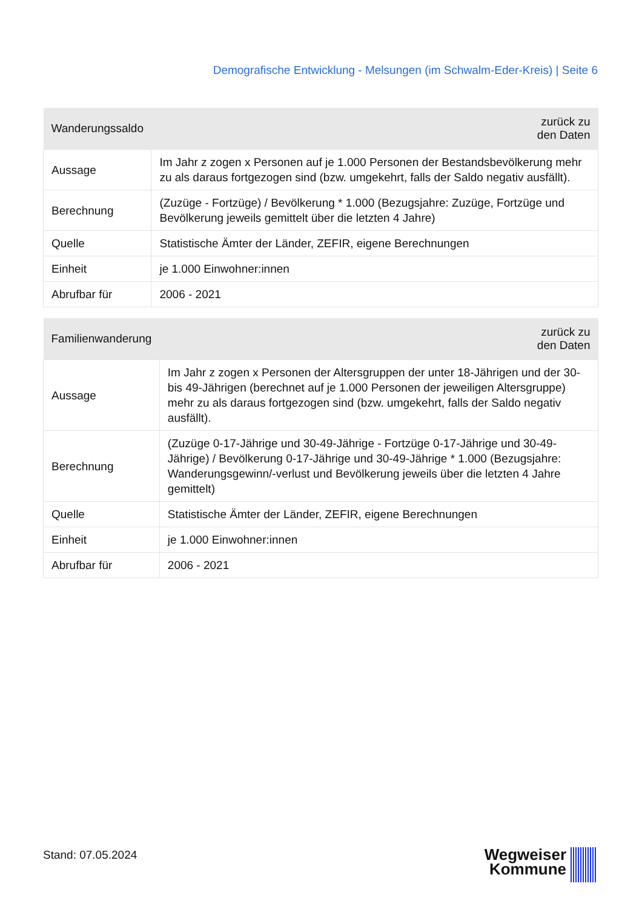Demografische Entwicklung - Melsungen (im Schwalm-Eder-Kreis) | Seite 6
| Wanderungssaldo | zurück zu den Daten |
| --- | --- |
| Aussage | Im Jahr z zogen x Personen auf je 1.000 Personen der Bestandsbevölkerung mehr zu als daraus fortgezogen sind (bzw. umgekehrt, falls der Saldo negativ ausfällt). |
| Berechnung | (Zuzüge - Fortzüge) / Bevölkerung * 1.000 (Bezugsjahre: Zuzüge, Fortzüge und Bevölkerung jeweils gemittelt über die letzten 4 Jahre) |
| Quelle | Statistische Ämter der Länder, ZEFIR, eigene Berechnungen |
| Einheit | je 1.000 Einwohner:innen |
| Abrufbar für | 2006 - 2021 |
| Familienwanderung | zurück zu den Daten |
| --- | --- |
| Aussage | Im Jahr z zogen x Personen der Altersgruppen der unter 18-Jährigen und der 30- bis 49-Jährigen (berechnet auf je 1.000 Personen der jeweiligen Altersgruppe) mehr zu als daraus fortgezogen sind (bzw. umgekehrt, falls der Saldo negativ ausfällt). |
| Berechnung | (Zuzüge 0-17-Jährige und 30-49-Jährige - Fortzüge 0-17-Jährige und 30-49- Jährige) / Bevölkerung 0-17-Jährige und 30-49-Jährige * 1.000 (Bezugsjahre: Wanderungsgewinn/-verlust und Bevölkerung jeweils über die letzten 4 Jahre gemittelt) |
| Quelle | Statistische Ämter der Länder, ZEFIR, eigene Berechnungen |
| Einheit | je 1.000 Einwohner:innen |
| Abrufbar für | 2006 - 2021 |
Stand: 07.05.2024
Wegweiser
Kommune